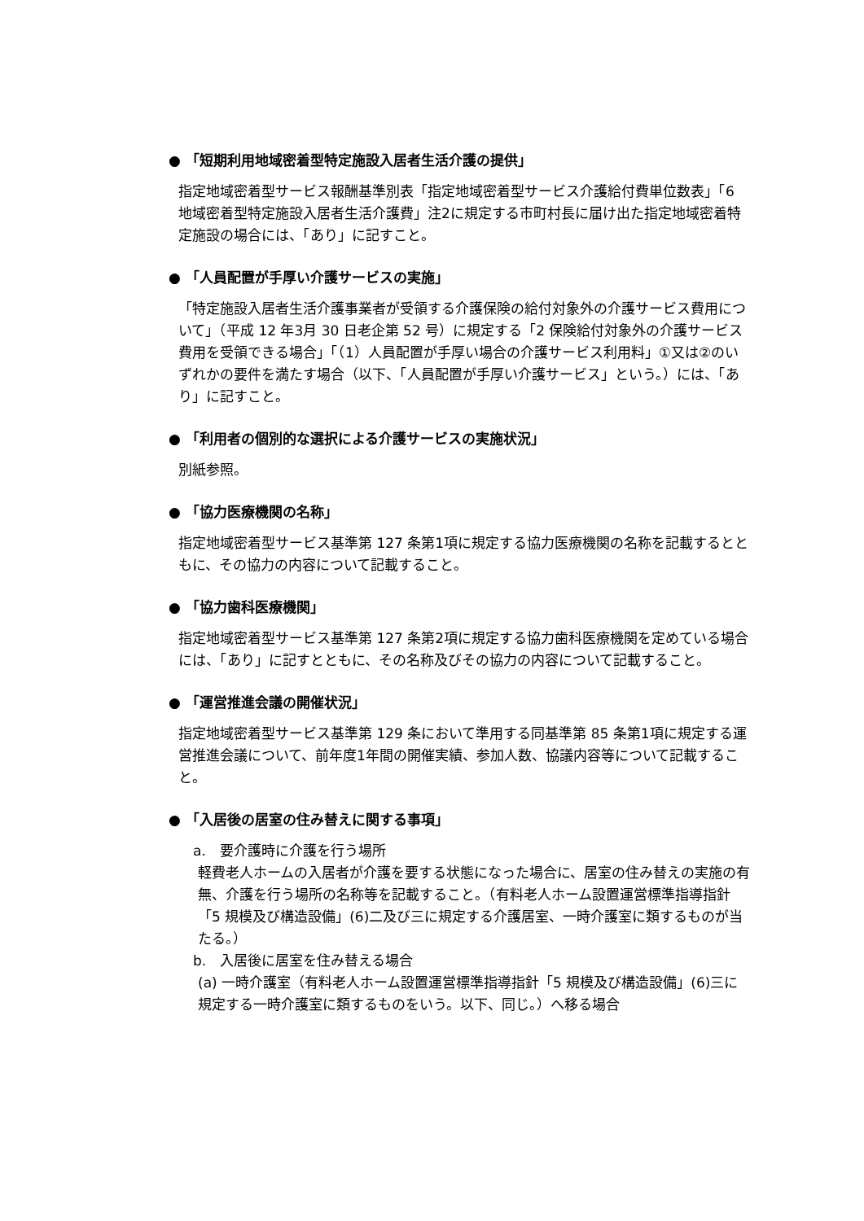● 「短期利用地域密着型特定施設入居者生活介護の提供」
指定地域密着型サービス報酬基準別表「指定地域密着型サービス介護給付費単位数表」「6 地域密着型特定施設入居者生活介護費」注2に規定する市町村長に届け出た指定地域密着特定施設の場合には、「あり」に記すこと。
● 「人員配置が手厚い介護サービスの実施」
「特定施設入居者生活介護事業者が受領する介護保険の給付対象外の介護サービス費用について」（平成 12 年3月 30 日老企第 52 号）に規定する「2 保険給付対象外の介護サービス費用を受領できる場合」「（1）人員配置が手厚い場合の介護サービス利用料」①又は②のいずれかの要件を満たす場合（以下、「人員配置が手厚い介護サービス」という。）には、「あり」に記すこと。
● 「利用者の個別的な選択による介護サービスの実施状況」
別紙参照。
● 「協力医療機関の名称」
指定地域密着型サービス基準第 127 条第1項に規定する協力医療機関の名称を記載するとともに、その協力の内容について記載すること。
● 「協力歯科医療機関」
指定地域密着型サービス基準第 127 条第2項に規定する協力歯科医療機関を定めている場合には、「あり」に記すとともに、その名称及びその協力の内容について記載すること。
● 「運営推進会議の開催状況」
指定地域密着型サービス基準第 129 条において準用する同基準第 85 条第1項に規定する運営推進会議について、前年度1年間の開催実績、参加人数、協議内容等について記載すること。
● 「入居後の居室の住み替えに関する事項」
a.　要介護時に介護を行う場所
軽費老人ホームの入居者が介護を要する状態になった場合に、居室の住み替えの実施の有無、介護を行う場所の名称等を記載すること。（有料老人ホーム設置運営標準指導指針「5 規模及び構造設備」(6)二及び三に規定する介護居室、一時介護室に類するものが当たる。）
b.　入居後に居室を住み替える場合
(a) 一時介護室（有料老人ホーム設置運営標準指導指針「5 規模及び構造設備」(6)三に規定する一時介護室に類するものをいう。以下、同じ。）へ移る場合